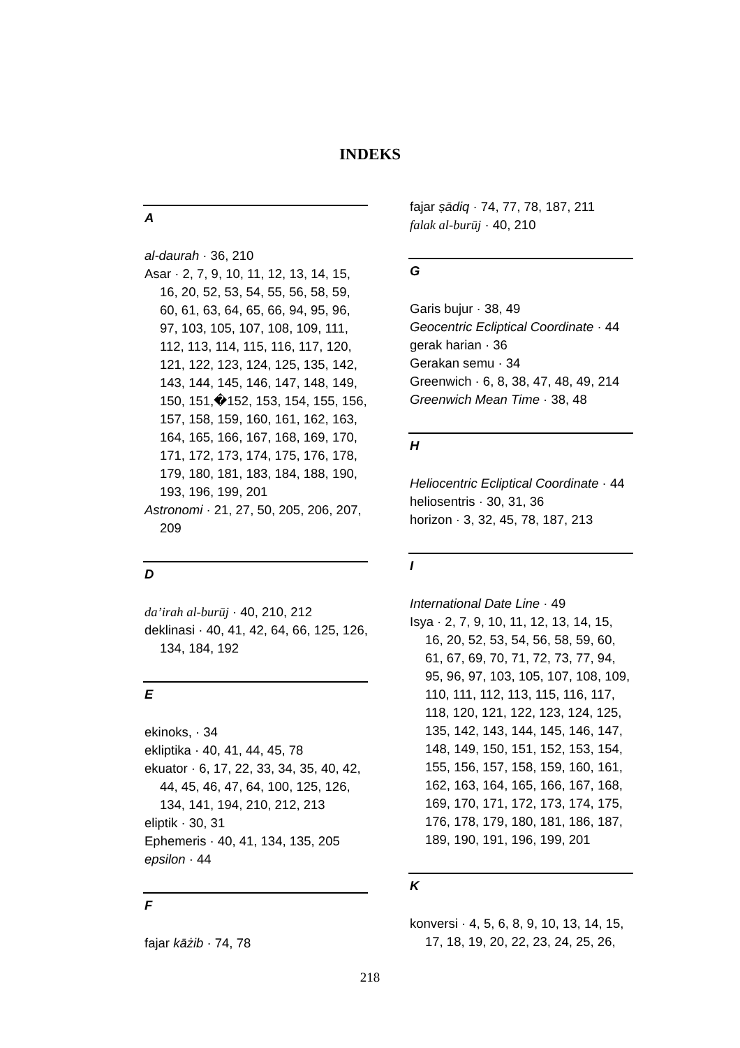INDEKS
A
al-daurah · 36, 210
Asar · 2, 7, 9, 10, 11, 12, 13, 14, 15, 16, 20, 52, 53, 54, 55, 56, 58, 59, 60, 61, 63, 64, 65, 66, 94, 95, 96, 97, 103, 105, 107, 108, 109, 111, 112, 113, 114, 115, 116, 117, 120, 121, 122, 123, 124, 125, 135, 142, 143, 144, 145, 146, 147, 148, 149, 150, 151,�152, 153, 154, 155, 156, 157, 158, 159, 160, 161, 162, 163, 164, 165, 166, 167, 168, 169, 170, 171, 172, 173, 174, 175, 176, 178, 179, 180, 181, 183, 184, 188, 190, 193, 196, 199, 201
Astronomi · 21, 27, 50, 205, 206, 207, 209
D
da’irah al-burūj · 40, 210, 212
deklinasi · 40, 41, 42, 64, 66, 125, 126, 134, 184, 192
E
ekinoks, · 34
ekliptika · 40, 41, 44, 45, 78
ekuator · 6, 17, 22, 33, 34, 35, 40, 42, 44, 45, 46, 47, 64, 100, 125, 126, 134, 141, 194, 210, 212, 213
eliptik · 30, 31
Ephemeris · 40, 41, 134, 135, 205
epsilon · 44
F
fajar kāżib · 74, 78
fajar ṣādiq · 74, 77, 78, 187, 211
falak al-burūj · 40, 210
G
Garis bujur · 38, 49
Geocentric Ecliptical Coordinate · 44
gerak harian · 36
Gerakan semu · 34
Greenwich · 6, 8, 38, 47, 48, 49, 214
Greenwich Mean Time · 38, 48
H
Heliocentric Ecliptical Coordinate · 44
heliosentris · 30, 31, 36
horizon · 3, 32, 45, 78, 187, 213
I
International Date Line · 49
Isya · 2, 7, 9, 10, 11, 12, 13, 14, 15, 16, 20, 52, 53, 54, 56, 58, 59, 60, 61, 67, 69, 70, 71, 72, 73, 77, 94, 95, 96, 97, 103, 105, 107, 108, 109, 110, 111, 112, 113, 115, 116, 117, 118, 120, 121, 122, 123, 124, 125, 135, 142, 143, 144, 145, 146, 147, 148, 149, 150, 151, 152, 153, 154, 155, 156, 157, 158, 159, 160, 161, 162, 163, 164, 165, 166, 167, 168, 169, 170, 171, 172, 173, 174, 175, 176, 178, 179, 180, 181, 186, 187, 189, 190, 191, 196, 199, 201
K
konversi · 4, 5, 6, 8, 9, 10, 13, 14, 15, 17, 18, 19, 20, 22, 23, 24, 25, 26,
218